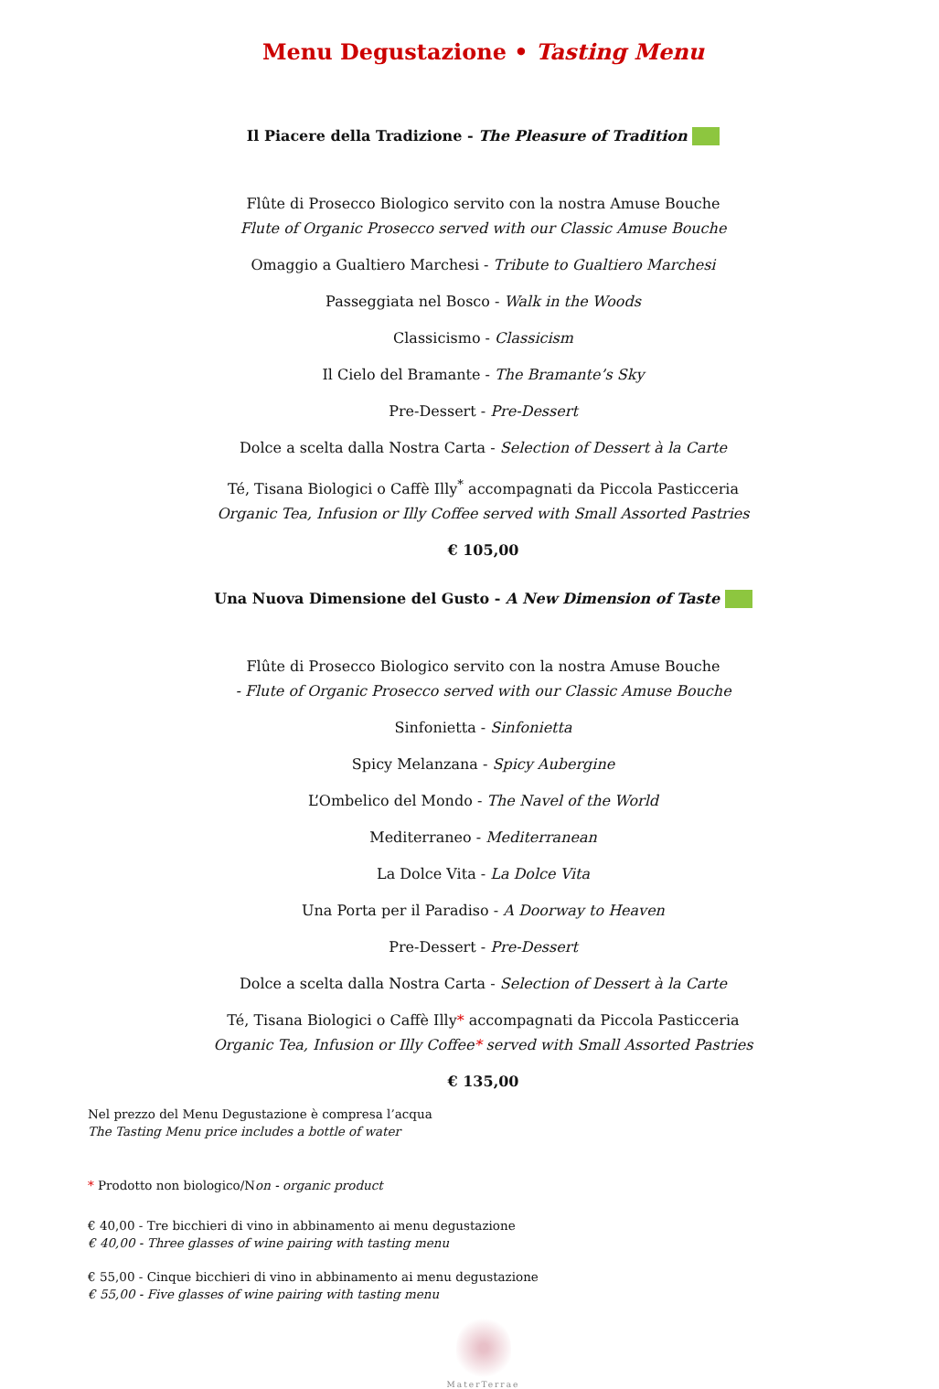Menu Degustazione • Tasting Menu
Il Piacere della Tradizione - The Pleasure of Tradition
Flûte di Prosecco Biologico servito con la nostra Amuse Bouche
Flute of Organic Prosecco served with our Classic Amuse Bouche
Omaggio a Gualtiero Marchesi - Tribute to Gualtiero Marchesi
Passeggiata nel Bosco - Walk in the Woods
Classicismo - Classicism
Il Cielo del Bramante - The Bramante’s Sky
Pre-Dessert - Pre-Dessert
Dolce a scelta dalla Nostra Carta - Selection of Dessert à la Carte
Té, Tisana Biologici o Caffè Illy<sup>*</sup> accompagnati da Piccola Pasticceria
Organic Tea, Infusion or Illy Coffee served with Small Assorted Pastries
€ 105,00
Una Nuova Dimensione del Gusto - A New Dimension of Taste
Flûte di Prosecco Biologico servito con la nostra Amuse Bouche
- Flute of Organic Prosecco served with our Classic Amuse Bouche
Sinfonietta - Sinfonietta
Spicy Melanzana - Spicy Aubergine
L’Ombelico del Mondo - The Navel of the World
Mediterraneo - Mediterranean
La Dolce Vita - La Dolce Vita
Una Porta per il Paradiso - A Doorway to Heaven
Pre-Dessert - Pre-Dessert
Dolce a scelta dalla Nostra Carta - Selection of Dessert à la Carte
Té, Tisana Biologici o Caffè Illy* accompagnati da Piccola Pasticceria
Organic Tea, Infusion or Illy Coffee* served with Small Assorted Pastries
€ 135,00
Nel prezzo del Menu Degustazione è compresa l’acqua
The Tasting Menu price includes a bottle of water
* Prodotto non biologico/Non - organic product
€ 40,00 - Tre bicchieri di vino in abbinamento ai menu degustazione
€ 40,00 - Three glasses of wine pairing with tasting menu
€ 55,00 - Cinque bicchieri di vino in abbinamento ai menu degustazione
€ 55,00 - Five glasses of wine pairing with tasting menu
MaterTerrae